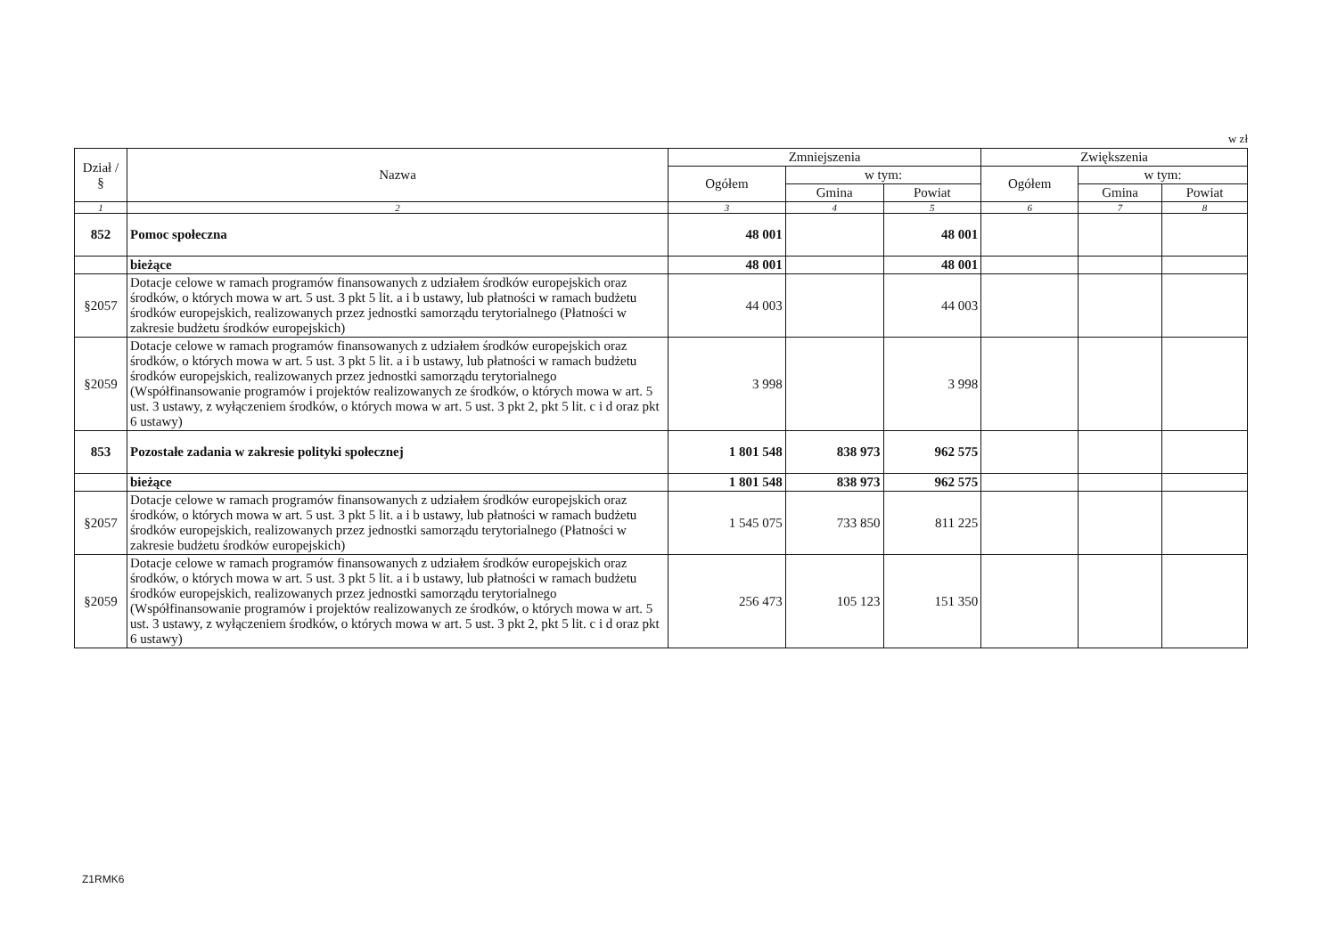w zł
| Dział / § | Nazwa | Zmniejszenia | | | Zwiększenia | | |
| --- | --- | --- | --- | --- | --- | --- | --- |
| | | Ogółem | w tym: | | Ogółem | w tym: | |
| | | | Gmina | Powiat | | Gmina | Powiat |
| 1 | 2 | 3 | 4 | 5 | 6 | 7 | 8 |
| 852 | Pomoc społeczna | 48 001 | | 48 001 | | | |
| | bieżące | 48 001 | | 48 001 | | | |
| §2057 | Dotacje celowe w ramach programów finansowanych z udziałem środków europejskich oraz środków, o których mowa w art. 5 ust. 3 pkt 5 lit. a i b ustawy, lub płatności w ramach budżetu środków europejskich, realizowanych przez jednostki samorządu terytorialnego (Płatności w zakresie budżetu środków europejskich) | 44 003 | | 44 003 | | | |
| §2059 | Dotacje celowe w ramach programów finansowanych z udziałem środków europejskich oraz środków, o których mowa w art. 5 ust. 3 pkt 5 lit. a i b ustawy, lub płatności w ramach budżetu środków europejskich, realizowanych przez jednostki samorządu terytorialnego (Współfinansowanie programów i projektów realizowanych ze środków, o których mowa w art. 5 ust. 3 ustawy, z wyłączeniem środków, o których mowa w art. 5 ust. 3 pkt 2, pkt 5 lit. c i d oraz pkt 6 ustawy) | 3 998 | | 3 998 | | | |
| 853 | Pozostałe zadania w zakresie polityki społecznej | 1 801 548 | 838 973 | 962 575 | | | |
| | bieżące | 1 801 548 | 838 973 | 962 575 | | | |
| §2057 | Dotacje celowe w ramach programów finansowanych z udziałem środków europejskich oraz środków, o których mowa w art. 5 ust. 3 pkt 5 lit. a i b ustawy, lub płatności w ramach budżetu środków europejskich, realizowanych przez jednostki samorządu terytorialnego (Płatności w zakresie budżetu środków europejskich) | 1 545 075 | 733 850 | 811 225 | | | |
| §2059 | Dotacje celowe w ramach programów finansowanych z udziałem środków europejskich oraz środków, o których mowa w art. 5 ust. 3 pkt 5 lit. a i b ustawy, lub płatności w ramach budżetu środków europejskich, realizowanych przez jednostki samorządu terytorialnego (Współfinansowanie programów i projektów realizowanych ze środków, o których mowa w art. 5 ust. 3 ustawy, z wyłączeniem środków, o których mowa w art. 5 ust. 3 pkt 2, pkt 5 lit. c i d oraz pkt 6 ustawy) | 256 473 | 105 123 | 151 350 | | | |
Z1RMK6